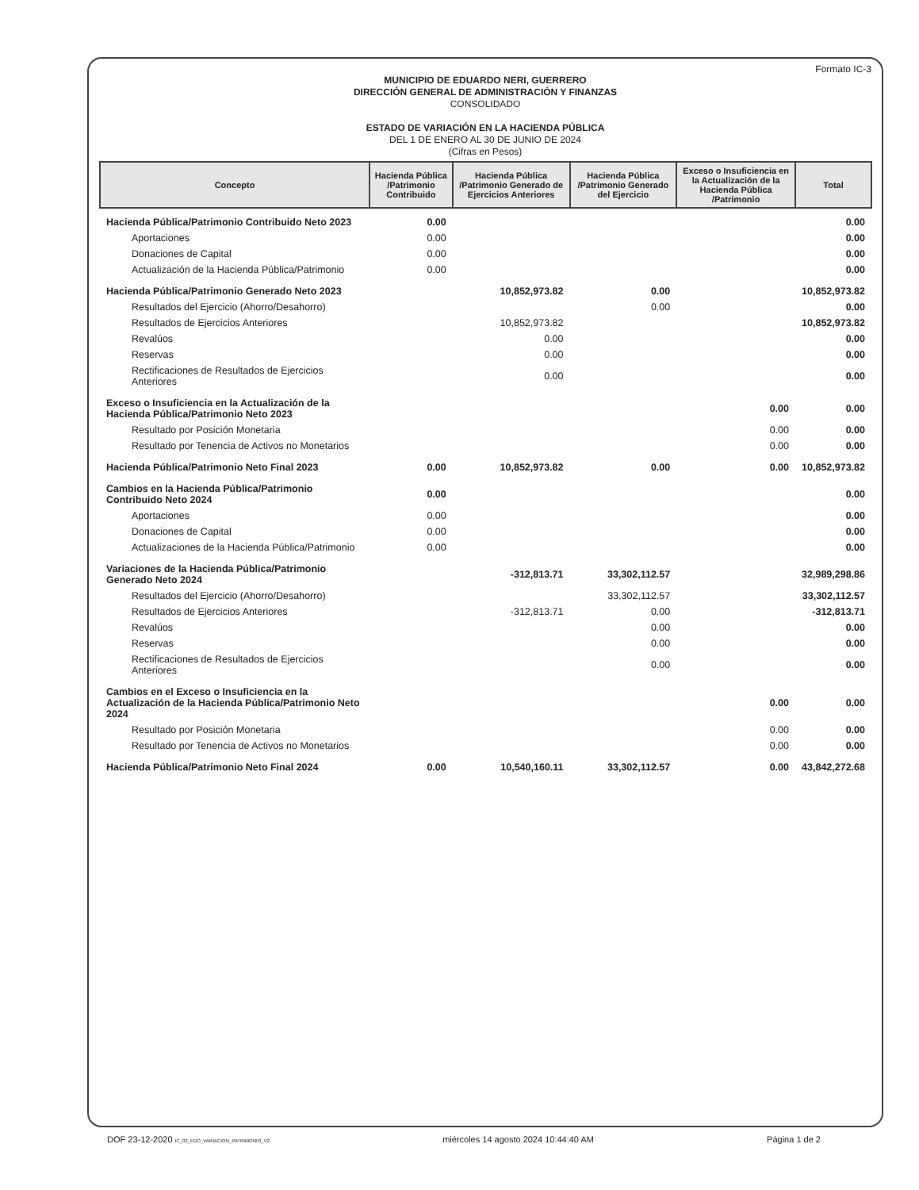Formato IC-3
MUNICIPIO DE EDUARDO NERI, GUERRERO
DIRECCIÓN GENERAL DE ADMINISTRACIÓN Y FINANZAS
CONSOLIDADO
ESTADO DE VARIACIÓN EN LA HACIENDA PÚBLICA
DEL 1 DE ENERO AL 30 DE JUNIO DE 2024
(Cifras en Pesos)
| Concepto | Hacienda Pública /Patrimonio Contribuido | Hacienda Pública /Patrimonio Generado de Ejercicios Anteriores | Hacienda Pública /Patrimonio Generado del Ejercicio | Exceso o Insuficiencia en la Actualización de la Hacienda Pública /Patrimonio | Total |
| --- | --- | --- | --- | --- | --- |
| Hacienda Pública/Patrimonio Contribuido Neto 2023 | 0.00 | | | | 0.00 |
| Aportaciones | 0.00 | | | | 0.00 |
| Donaciones de Capital | 0.00 | | | | 0.00 |
| Actualización de la Hacienda Pública/Patrimonio | 0.00 | | | | 0.00 |
| Hacienda Pública/Patrimonio Generado Neto 2023 | | 10,852,973.82 | 0.00 | | 10,852,973.82 |
| Resultados del Ejercicio (Ahorro/Desahorro) | | | 0.00 | | 0.00 |
| Resultados de Ejercicios Anteriores | | 10,852,973.82 | | | 10,852,973.82 |
| Revalúos | | 0.00 | | | 0.00 |
| Reservas | | 0.00 | | | 0.00 |
| Rectificaciones de Resultados de Ejercicios Anteriores | | 0.00 | | | 0.00 |
| Exceso o Insuficiencia en la Actualización de la Hacienda Pública/Patrimonio Neto 2023 | | | | 0.00 | 0.00 |
| Resultado por Posición Monetaria | | | | 0.00 | 0.00 |
| Resultado por Tenencia de Activos no Monetarios | | | | 0.00 | 0.00 |
| Hacienda Pública/Patrimonio Neto Final 2023 | 0.00 | 10,852,973.82 | 0.00 | 0.00 | 10,852,973.82 |
| Cambios en la Hacienda Pública/Patrimonio Contribuido Neto 2024 | 0.00 | | | | 0.00 |
| Aportaciones | 0.00 | | | | 0.00 |
| Donaciones de Capital | 0.00 | | | | 0.00 |
| Actualizaciones de la Hacienda Pública/Patrimonio | 0.00 | | | | 0.00 |
| Variaciones de la Hacienda Pública/Patrimonio Generado Neto 2024 | | -312,813.71 | 33,302,112.57 | | 32,989,298.86 |
| Resultados del Ejercicio (Ahorro/Desahorro) | | | 33,302,112.57 | | 33,302,112.57 |
| Resultados de Ejercicios Anteriores | | -312,813.71 | 0.00 | | -312,813.71 |
| Revalúos | | | 0.00 | | 0.00 |
| Reservas | | | 0.00 | | 0.00 |
| Rectificaciones de Resultados de Ejercicios Anteriores | | | 0.00 | | 0.00 |
| Cambios en el Exceso o Insuficiencia en la Actualización de la Hacienda Pública/Patrimonio Neto 2024 | | | | 0.00 | 0.00 |
| Resultado por Posición Monetaria | | | | 0.00 | 0.00 |
| Resultado por Tenencia de Activos no Monetarios | | | | 0.00 | 0.00 |
| Hacienda Pública/Patrimonio Neto Final 2024 | 0.00 | 10,540,160.11 | 33,302,112.57 | 0.00 | 43,842,272.68 |
DOF 23-12-2020 IC_03_EDO_VARIACION_PATRIMONIO_V2 miércoles 14 agosto 2024 10:44:40 AM Página 1 de 2